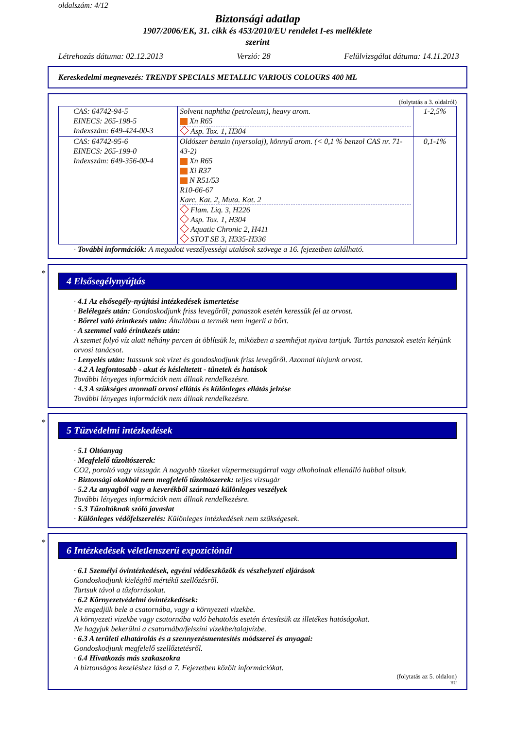oldalszám: 4/12
Biztonsági adatlap
1907/2006/EK, 31. cikk és 453/2010/EU rendelet I-es melléklete
szerint
Létrehozás dátuma: 02.12.2013 Verzió: 28 Felülvizsgálat dátuma: 14.11.2013
Kereskedelmi megnevezés: TRENDY SPECIALS METALLIC VARIOUS COLOURS 400 ML
(folytatás a 3. oldalról)
| CAS: 64742-94-5 EINECS: 265-198-5 Indexszám: 649-424-00-3 | Solvent naphtha (petroleum), heavy arom. Xn R65 Asp. Tox. 1, H304 | 1-2,5% |
| CAS: 64742-95-6 EINECS: 265-199-0 Indexszám: 649-356-00-4 | Oldószer benzin (nyersolaj), könnyű arom. (< 0,1 % benzol CAS nr. 71-43-2) Xn R65 Xi R37 N R51/53 R10-66-67 Karc. Kat. 2, Muta. Kat. 2 Flam. Liq. 3, H226 Asp. Tox. 1, H304 Aquatic Chronic 2, H411 STOT SE 3, H335-H336 | 0,1-1% |
· További információk: A megadott veszélyességi utalások szövege a 16. fejezetben található.
*
4 Elsősegélynyújtás
· 4.1 Az elsősegély-nyújtási intézkedések ismertetése
· Belélegzés után: Gondoskodjunk friss levegőről; panaszok esetén keressük fel az orvost.
· Bőrrel való érintkezés után: Általában a termék nem ingerli a bőrt.
· A szemmel való érintkezés után:
A szemet folyó víz alatt néhány percen át öblítsük le, miközben a szemhéjat nyitva tartjuk. Tartós panaszok esetén kérjünk orvosi tanácsot.
· Lenyelés után: Itassunk sok vizet és gondoskodjunk friss levegőről. Azonnal hívjunk orvost.
· 4.2 A legfontosabb - akut és késleltetett - tünetek és hatások
További lényeges információk nem állnak rendelkezésre.
· 4.3 A szükséges azonnali orvosi ellátás és különleges ellátás jelzése
További lényeges információk nem állnak rendelkezésre.
*
5 Tűzvédelmi intézkedések
· 5.1 Oltóanyag
· Megfelelő tűzoltószerek:
CO2, poroltó vagy vízsugár. A nagyobb tüzeket vízpermetsugárral vagy alkoholnak ellenálló habbal oltsuk.
· Biztonsági okokból nem megfelelő tűzoltószerek: teljes vízsugár
· 5.2 Az anyagból vagy a keverékből származó különleges veszélyek
További lényeges információk nem állnak rendelkezésre.
· 5.3 Tűzoltóknak szóló javaslat
· Különleges védőfelszerelés: Különleges intézkedések nem szükségesek.
*
6 Intézkedések véletlenszerű expozíciónál
· 6.1 Személyi óvintézkedések, egyéni védőeszközök és vészhelyzeti eljárások
Gondoskodjunk kielégítő mértékű szellőzésről.
Tartsuk távol a tűzforrásokat.
· 6.2 Környezetvédelmi óvintézkedések:
Ne engedjük bele a csatornába, vagy a környezeti vizekbe.
A környezeti vizekbe vagy csatornába való behatolás esetén értesítsük az illetékes hatóságokat.
Ne hagyjuk bekerülni a csatornába/felszíni vizekbe/talajvízbe.
· 6.3 A területi elhatárolás és a szennyezésmentesítés módszerei és anyagai:
Gondoskodjunk megfelelő szellőztetésről.
· 6.4 Hivatkozás más szakaszokra
A biztonságos kezeléshez lásd a 7. Fejezetben közölt információkat.
(folytatás az 5. oldalon)
HU